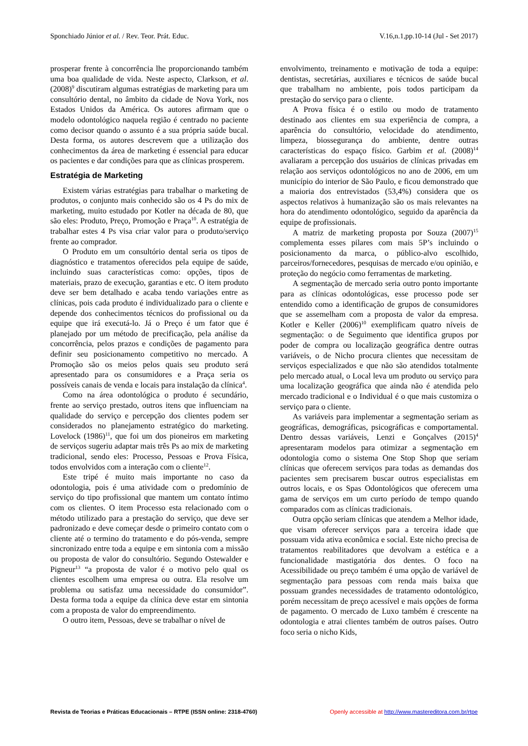Sponchiado Júnior et al. / Rev. Teor. Prát. Educ. V.16,n.1,pp.10-14 (Jul - Set 2017)
prosperar frente à concorrência lhe proporcionando também uma boa qualidade de vida. Neste aspecto, Clarkson, et al. (2008)<sup>9</sup> discutiram algumas estratégias de marketing para um consultório dental, no âmbito da cidade de Nova York, nos Estados Unidos da América. Os autores afirmam que o modelo odontológico naquela região é centrado no paciente como decisor quando o assunto é a sua própria saúde bucal. Desta forma, os autores descrevem que a utilização dos conhecimentos da área de marketing é essencial para educar os pacientes e dar condições para que as clínicas prosperem.
Estratégia de Marketing
Existem várias estratégias para trabalhar o marketing de produtos, o conjunto mais conhecido são os 4 Ps do mix de marketing, muito estudado por Kotler na década de 80, que são eles: Produto, Preço, Promoção e Praça<sup>10</sup>. A estratégia de trabalhar estes 4 Ps visa criar valor para o produto/serviço frente ao comprador.
O Produto em um consultório dental seria os tipos de diagnóstico e tratamentos oferecidos pela equipe de saúde, incluindo suas características como: opções, tipos de materiais, prazo de execução, garantias e etc. O item produto deve ser bem detalhado e acaba tendo variações entre as clínicas, pois cada produto é individualizado para o cliente e depende dos conhecimentos técnicos do profissional ou da equipe que irá executá-lo. Já o Preço é um fator que é planejado por um método de precificação, pela análise da concorrência, pelos prazos e condições de pagamento para definir seu posicionamento competitivo no mercado. A Promoção são os meios pelos quais seu produto será apresentado para os consumidores e a Praça seria os possíveis canais de venda e locais para instalação da clínica<sup>4</sup>.
Como na área odontológica o produto é secundário, frente ao serviço prestado, outros itens que influenciam na qualidade do serviço e percepção dos clientes podem ser considerados no planejamento estratégico do marketing. Lovelock (1986)<sup>11</sup>, que foi um dos pioneiros em marketing de serviços sugeriu adaptar mais três Ps ao mix de marketing tradicional, sendo eles: Processo, Pessoas e Prova Física, todos envolvidos com a interação com o cliente<sup>12</sup>.
Este tripé é muito mais importante no caso da odontologia, pois é uma atividade com o predomínio de serviço do tipo profissional que mantem um contato íntimo com os clientes. O item Processo esta relacionado com o método utilizado para a prestação do serviço, que deve ser padronizado e deve começar desde o primeiro contato com o cliente até o termino do tratamento e do pós-venda, sempre sincronizado entre toda a equipe e em sintonia com a missão ou proposta de valor do consultório. Segundo Ostewalder e Pigneur<sup>13</sup> “a proposta de valor é o motivo pelo qual os clientes escolhem uma empresa ou outra. Ela resolve um problema ou satisfaz uma necessidade do consumidor”. Desta forma toda a equipe da clínica deve estar em sintonia com a proposta de valor do empreendimento.
O outro item, Pessoas, deve se trabalhar o nível de
envolvimento, treinamento e motivação de toda a equipe: dentistas, secretárias, auxiliares e técnicos de saúde bucal que trabalham no ambiente, pois todos participam da prestação do serviço para o cliente.
A Prova física é o estilo ou modo de tratamento destinado aos clientes em sua experiência de compra, a aparência do consultório, velocidade do atendimento, limpeza, biossegurança do ambiente, dentre outras características do espaço físico. Garbim et al. (2008)<sup>14</sup> avaliaram a percepção dos usuários de clínicas privadas em relação aos serviços odontológicos no ano de 2006, em um município do interior de São Paulo, e ficou demonstrado que a maioria dos entrevistados (53,4%) considera que os aspectos relativos à humanização são os mais relevantes na hora do atendimento odontológico, seguido da aparência da equipe de profissionais.
A matriz de marketing proposta por Souza (2007)<sup>15</sup> complementa esses pilares com mais 5P’s incluindo o posicionamento da marca, o público-alvo escolhido, parceiros/fornecedores, pesquisas de mercado e/ou opinião, e proteção do negócio como ferramentas de marketing.
A segmentação de mercado seria outro ponto importante para as clínicas odontológicas, esse processo pode ser entendido como a identificação de grupos de consumidores que se assemelham com a proposta de valor da empresa. Kotler e Keller (2006)<sup>10</sup> exemplificam quatro níveis de segmentação: o de Seguimento que identifica grupos por poder de compra ou localização geográfica dentre outras variáveis, o de Nicho procura clientes que necessitam de serviços especializados e que não são atendidos totalmente pelo mercado atual, o Local leva um produto ou serviço para uma localização geográfica que ainda não é atendida pelo mercado tradicional e o Individual é o que mais customiza o serviço para o cliente.
As variáveis para implementar a segmentação seriam as geográficas, demográficas, psicográficas e comportamental. Dentro dessas variáveis, Lenzi e Gonçalves (2015)<sup>4</sup> apresentaram modelos para otimizar a segmentação em odontologia como o sistema One Stop Shop que seriam clínicas que oferecem serviços para todas as demandas dos pacientes sem precisarem buscar outros especialistas em outros locais, e os Spas Odontológicos que oferecem uma gama de serviços em um curto período de tempo quando comparados com as clínicas tradicionais.
Outra opção seriam clínicas que atendem a Melhor idade, que visam oferecer serviços para a terceira idade que possuam vida ativa econômica e social. Este nicho precisa de tratamentos reabilitadores que devolvam a estética e a funcionalidade mastigatória dos dentes. O foco na Acessibilidade ou preço também é uma opção de variável de segmentação para pessoas com renda mais baixa que possuam grandes necessidades de tratamento odontológico, porém necessitam de preço acessível e mais opções de forma de pagamento. O mercado de Luxo também é crescente na odontologia e atrai clientes também de outros países. Outro foco seria o nicho Kids,
Revista de Teorias e Práticas Educacionais – RTPE (ISSN online: 2318-4760) Openly accessible at http://www.mastereditora.com.br/rtpe